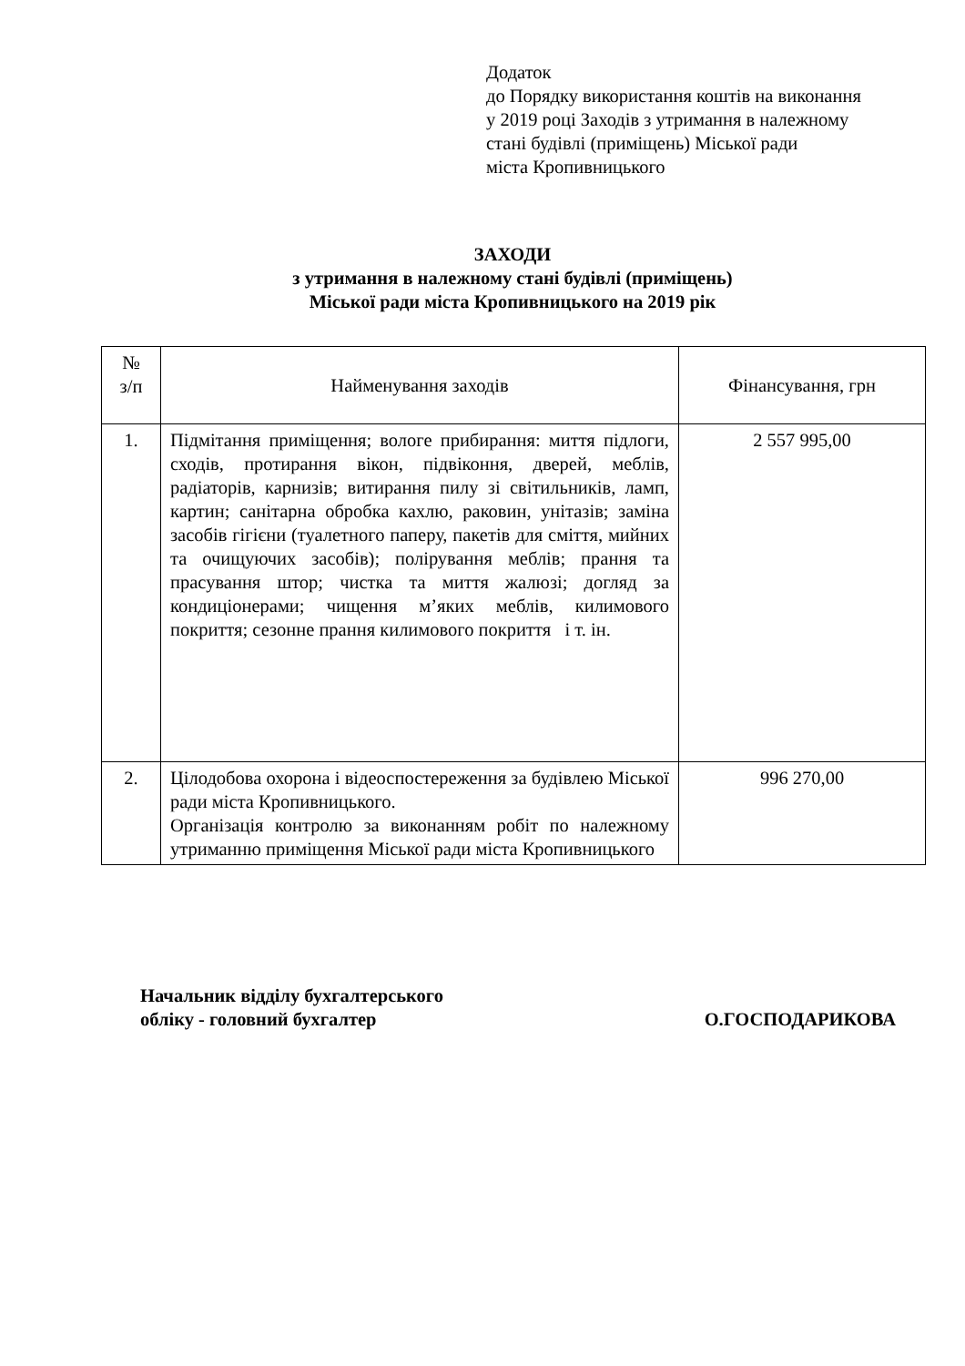Додаток
до Порядку використання коштів на виконання у 2019 році Заходів з утримання в належному стані будівлі (приміщень) Міської ради
міста Кропивницького
ЗАХОДИ
з утримання в належному стані будівлі (приміщень)
Міської ради міста Кропивницького на 2019 рік
| № з/п | Найменування заходів | Фінансування, грн |
| --- | --- | --- |
| 1. | Підмітання приміщення; вологе прибирання: миття підлоги, сходів, протирання вікон, підвіконня, дверей, меблів, радіаторів, карнизів; витирання пилу зі світильників, ламп, картин; санітарна обробка кахлю, раковин, унітазів; заміна засобів гігієни (туалетного паперу, пакетів для сміття, мийних та очищуючих засобів); полірування меблів; прання та прасування штор; чистка та миття жалюзі; догляд за кондиціонерами; чищення м’яких меблів, килимового покриття; сезонне прання килимового покриття і т. ін. | 2 557 995,00 |
| 2. | Цілодобова охорона і відеоспостереження за будівлею Міської ради міста Кропивницького. Організація контролю за виконанням робіт по належному утриманню приміщення Міської ради міста Кропивницького | 996 270,00 |
Начальник відділу бухгалтерського
обліку - головний бухгалтер
О.ГОСПОДАРИКОВА